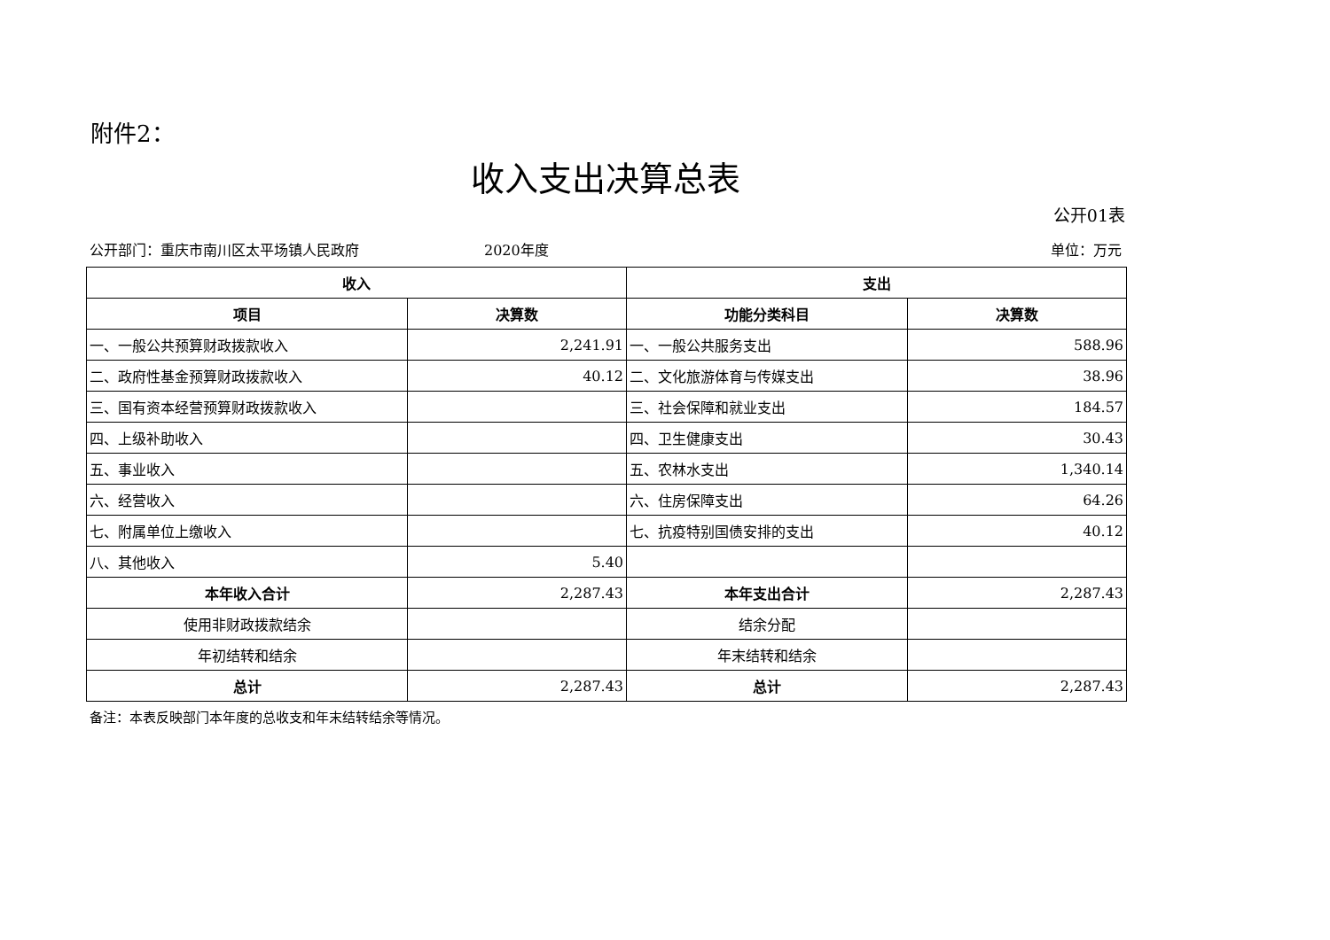附件2：
收入支出决算总表
公开01表
公开部门：重庆市南川区太平场镇人民政府 2020年度 单位：万元
| 收入 | | 支出 | |
| --- | --- | --- | --- |
| 项目 | 决算数 | 功能分类科目 | 决算数 |
| 一、一般公共预算财政拨款收入 | 2,241.91 | 一、一般公共服务支出 | 588.96 |
| 二、政府性基金预算财政拨款收入 | 40.12 | 二、文化旅游体育与传媒支出 | 38.96 |
| 三、国有资本经营预算财政拨款收入 | | 三、社会保障和就业支出 | 184.57 |
| 四、上级补助收入 | | 四、卫生健康支出 | 30.43 |
| 五、事业收入 | | 五、农林水支出 | 1,340.14 |
| 六、经营收入 | | 六、住房保障支出 | 64.26 |
| 七、附属单位上缴收入 | | 七、抗疫特别国债安排的支出 | 40.12 |
| 八、其他收入 | 5.40 | | |
| 本年收入合计 | 2,287.43 | 本年支出合计 | 2,287.43 |
| 使用非财政拨款结余 | | 结余分配 | |
| 年初结转和结余 | | 年末结转和结余 | |
| 总计 | 2,287.43 | 总计 | 2,287.43 |
备注：本表反映部门本年度的总收支和年末结转结余等情况。